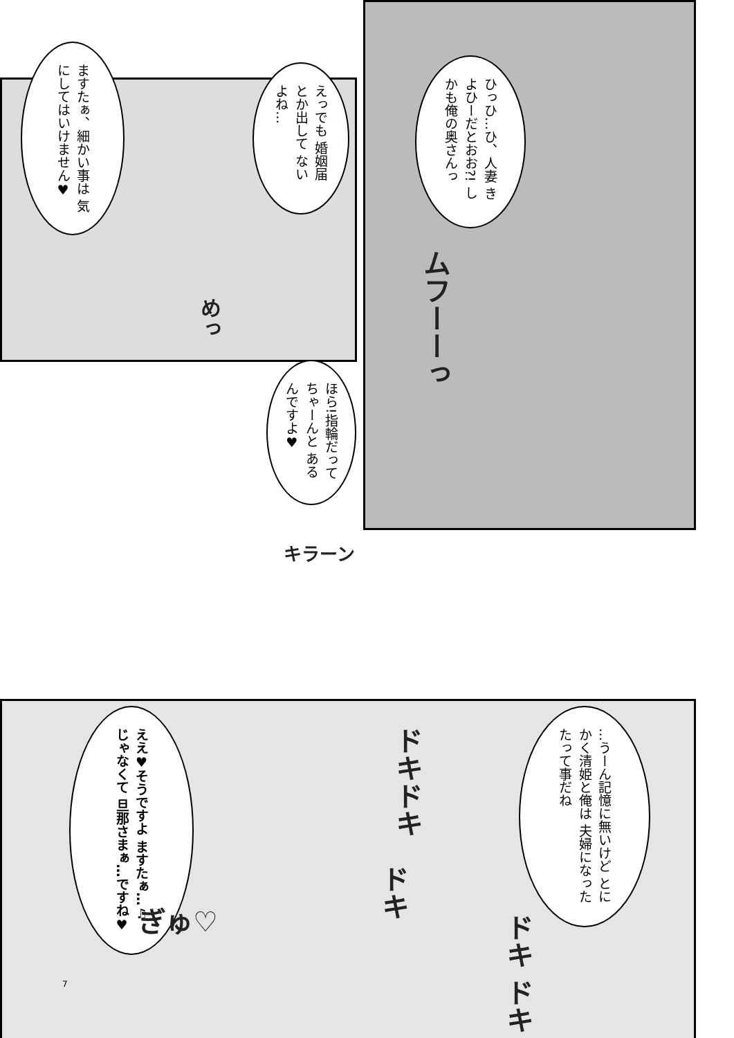ますたぁ、細かい事は 気にしてはいけません♥
えっでも 婚姻届とか出して ないよね…
ひっひ…ひ、人妻 きよひーだとおお?! しかも俺の奥さんっ
ムフーーっ
めっ
ほら!指輪だって ちゃーんと あるんですよ♥
キラーン
ええ♥そうですよ ますたぁ…♫ じゃなくて 旦那さまぁ…ですね♥
…うーん記憶に無いけど とにかく清姫と俺は 夫婦になったたって事だね
ドキドキ
ドキ
ドキ ドキ
ぎゅ♡
7